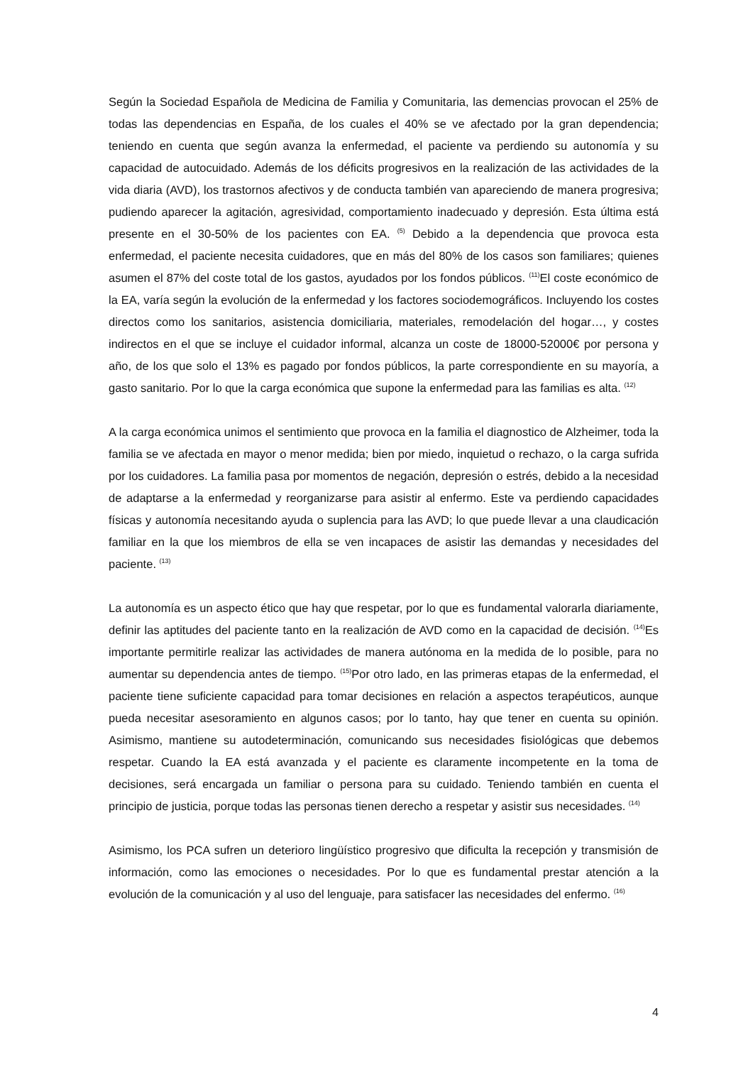Según la Sociedad Española de Medicina de Familia y Comunitaria, las demencias provocan el 25% de todas las dependencias en España, de los cuales el 40% se ve afectado por la gran dependencia; teniendo en cuenta que según avanza la enfermedad, el paciente va perdiendo su autonomía y su capacidad de autocuidado. Además de los déficits progresivos en la realización de las actividades de la vida diaria (AVD), los trastornos afectivos y de conducta también van apareciendo de manera progresiva; pudiendo aparecer la agitación, agresividad, comportamiento inadecuado y depresión. Esta última está presente en el 30-50% de los pacientes con EA. <sup>(5)</sup> Debido a la dependencia que provoca esta enfermedad, el paciente necesita cuidadores, que en más del 80% de los casos son familiares; quienes asumen el 87% del coste total de los gastos, ayudados por los fondos públicos. <sup>(11)</sup>El coste económico de la EA, varía según la evolución de la enfermedad y los factores sociodemográficos. Incluyendo los costes directos como los sanitarios, asistencia domiciliaria, materiales, remodelación del hogar…, y costes indirectos en el que se incluye el cuidador informal, alcanza un coste de 18000-52000€ por persona y año, de los que solo el 13% es pagado por fondos públicos, la parte correspondiente en su mayoría, a gasto sanitario. Por lo que la carga económica que supone la enfermedad para las familias es alta. <sup>(12)</sup>
A la carga económica unimos el sentimiento que provoca en la familia el diagnostico de Alzheimer, toda la familia se ve afectada en mayor o menor medida; bien por miedo, inquietud o rechazo, o la carga sufrida por los cuidadores. La familia pasa por momentos de negación, depresión o estrés, debido a la necesidad de adaptarse a la enfermedad y reorganizarse para asistir al enfermo. Este va perdiendo capacidades físicas y autonomía necesitando ayuda o suplencia para las AVD; lo que puede llevar a una claudicación familiar en la que los miembros de ella se ven incapaces de asistir las demandas y necesidades del paciente. <sup>(13)</sup>
La autonomía es un aspecto ético que hay que respetar, por lo que es fundamental valorarla diariamente, definir las aptitudes del paciente tanto en la realización de AVD como en la capacidad de decisión. <sup>(14)</sup>Es importante permitirle realizar las actividades de manera autónoma en la medida de lo posible, para no aumentar su dependencia antes de tiempo. <sup>(15)</sup>Por otro lado, en las primeras etapas de la enfermedad, el paciente tiene suficiente capacidad para tomar decisiones en relación a aspectos terapéuticos, aunque pueda necesitar asesoramiento en algunos casos; por lo tanto, hay que tener en cuenta su opinión. Asimismo, mantiene su autodeterminación, comunicando sus necesidades fisiológicas que debemos respetar. Cuando la EA está avanzada y el paciente es claramente incompetente en la toma de decisiones, será encargada un familiar o persona para su cuidado. Teniendo también en cuenta el principio de justicia, porque todas las personas tienen derecho a respetar y asistir sus necesidades. <sup>(14)</sup>
Asimismo, los PCA sufren un deterioro lingüístico progresivo que dificulta la recepción y transmisión de información, como las emociones o necesidades. Por lo que es fundamental prestar atención a la evolución de la comunicación y al uso del lenguaje, para satisfacer las necesidades del enfermo. <sup>(16)</sup>
4